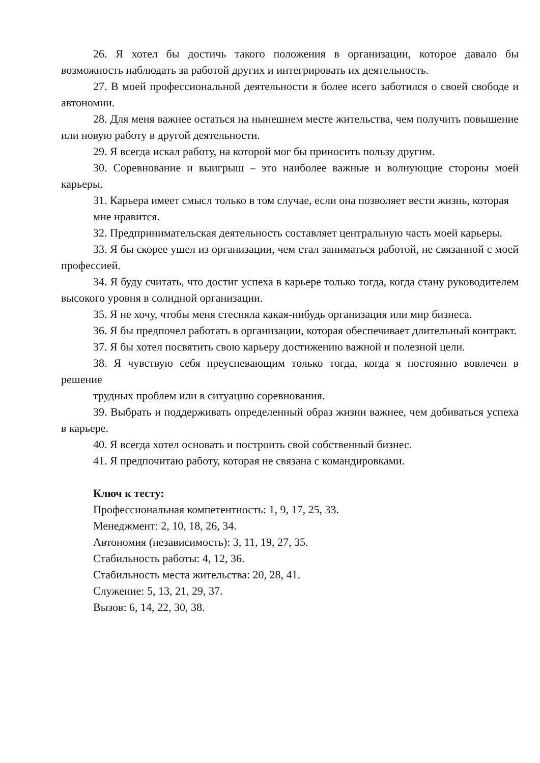26. Я хотел бы достичь такого положения в организации, которое давало бы возможность наблюдать за работой других и интегрировать их деятельность.
27. В моей профессиональной деятельности я более всего заботился о своей свободе и автономии.
28. Для меня важнее остаться на нынешнем месте жительства, чем получить повышение или новую работу в другой деятельности.
29. Я всегда искал работу, на которой мог бы приносить пользу другим.
30. Соревнование и выигрыш – это наиболее важные и волнующие стороны моей карьеры.
31. Карьера имеет смысл только в том случае, если она позволяет вести жизнь, которая
мне нравится.
32. Предпринимательская деятельность составляет центральную часть моей карьеры.
33. Я бы скорее ушел из организации, чем стал заниматься работой, не связанной с моей профессией.
34. Я буду считать, что достиг успеха в карьере только тогда, когда стану руководителем высокого уровня в солидной организации.
35. Я не хочу, чтобы меня стесняла какая-нибудь организация или мир бизнеса.
36. Я бы предпочел работать в организации, которая обеспечивает длительный контракт.
37. Я бы хотел посвятить свою карьеру достижению важной и полезной цели.
38. Я чувствую себя преуспевающим только тогда, когда я постоянно вовлечен в решение
трудных проблем или в ситуацию соревнования.
39. Выбрать и поддерживать определенный образ жизни важнее, чем добиваться успеха в карьере.
40. Я всегда хотел основать и построить свой собственный бизнес.
41. Я предпочитаю работу, которая не связана с командировками.
Ключ к тесту:
Профессиональная компетентность: 1, 9, 17, 25, 33.
Менеджмент: 2, 10, 18, 26, 34.
Автономия (независимость): 3, 11, 19, 27, 35.
Стабильность работы: 4, 12, 36.
Стабильность места жительства: 20, 28, 41.
Служение: 5, 13, 21, 29, 37.
Вызов: 6, 14, 22, 30, 38.